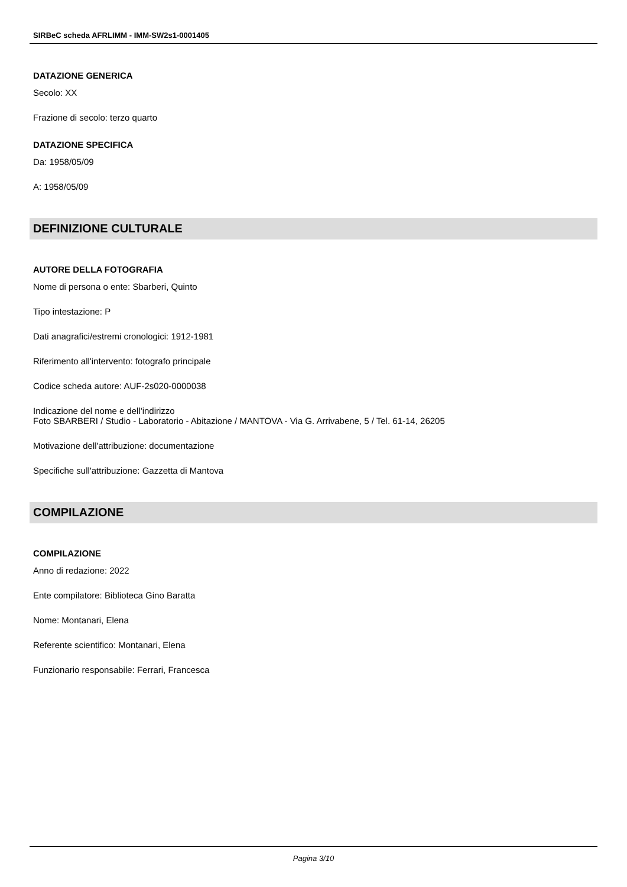SIRBeC scheda AFRLIMM - IMM-SW2s1-0001405
DATAZIONE GENERICA
Secolo: XX
Frazione di secolo: terzo quarto
DATAZIONE SPECIFICA
Da: 1958/05/09
A: 1958/05/09
DEFINIZIONE CULTURALE
AUTORE DELLA FOTOGRAFIA
Nome di persona o ente: Sbarberi, Quinto
Tipo intestazione: P
Dati anagrafici/estremi cronologici: 1912-1981
Riferimento all'intervento: fotografo principale
Codice scheda autore: AUF-2s020-0000038
Indicazione del nome e dell'indirizzo
Foto SBARBERI / Studio - Laboratorio - Abitazione / MANTOVA - Via G. Arrivabene, 5 / Tel. 61-14, 26205
Motivazione dell'attribuzione: documentazione
Specifiche sull'attribuzione: Gazzetta di Mantova
COMPILAZIONE
COMPILAZIONE
Anno di redazione: 2022
Ente compilatore: Biblioteca Gino Baratta
Nome: Montanari, Elena
Referente scientifico: Montanari, Elena
Funzionario responsabile: Ferrari, Francesca
Pagina 3/10